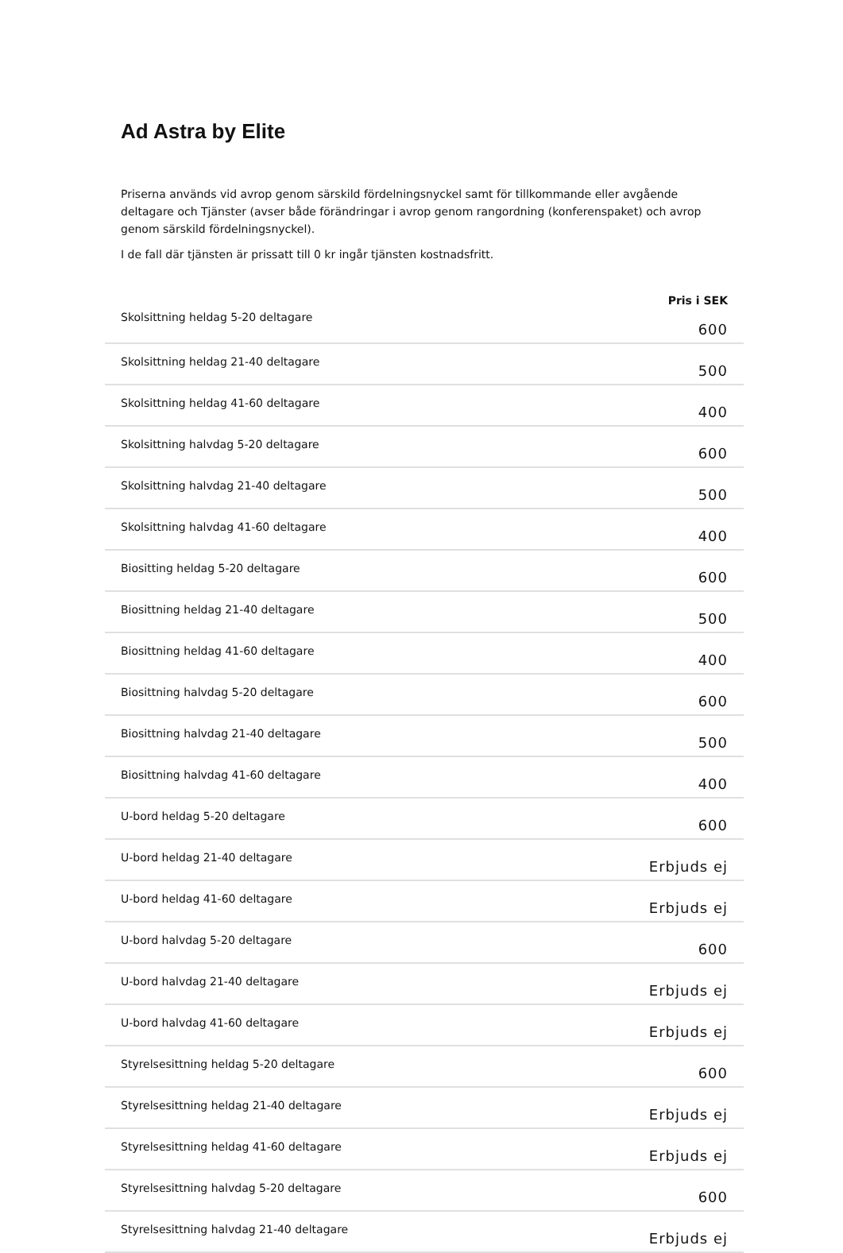Ad Astra by Elite
Priserna används vid avrop genom särskild fördelningsnyckel samt för tillkommande eller avgående deltagare och Tjänster (avser både förändringar i avrop genom rangordning (konferenspaket) och avrop genom särskild fördelningsnyckel).
I de fall där tjänsten är prissatt till 0 kr ingår tjänsten kostnadsfritt.
| | Pris i SEK |
| --- | --- |
| Skolsittning heldag 5-20 deltagare | 600 |
| Skolsittning heldag 21-40 deltagare | 500 |
| Skolsittning heldag 41-60 deltagare | 400 |
| Skolsittning halvdag 5-20 deltagare | 600 |
| Skolsittning halvdag 21-40 deltagare | 500 |
| Skolsittning halvdag 41-60 deltagare | 400 |
| Biositting heldag 5-20 deltagare | 600 |
| Biosittning heldag 21-40 deltagare | 500 |
| Biosittning heldag 41-60 deltagare | 400 |
| Biosittning halvdag 5-20 deltagare | 600 |
| Biosittning halvdag 21-40 deltagare | 500 |
| Biosittning halvdag 41-60 deltagare | 400 |
| U-bord heldag 5-20 deltagare | 600 |
| U-bord heldag 21-40 deltagare | Erbjuds ej |
| U-bord heldag 41-60 deltagare | Erbjuds ej |
| U-bord halvdag 5-20 deltagare | 600 |
| U-bord halvdag 21-40 deltagare | Erbjuds ej |
| U-bord halvdag 41-60 deltagare | Erbjuds ej |
| Styrelsesittning heldag 5-20 deltagare | 600 |
| Styrelsesittning heldag 21-40 deltagare | Erbjuds ej |
| Styrelsesittning heldag 41-60 deltagare | Erbjuds ej |
| Styrelsesittning halvdag 5-20 deltagare | 600 |
| Styrelsesittning halvdag 21-40 deltagare | Erbjuds ej |